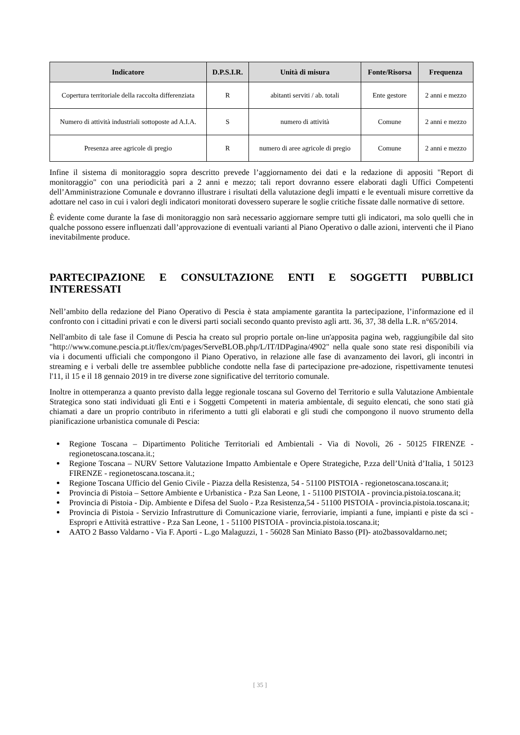| Indicatore | D.P.S.I.R. | Unità di misura | Fonte/Risorsa | Frequenza |
| --- | --- | --- | --- | --- |
| Copertura territoriale della raccolta differenziata | R | abitanti serviti / ab. totali | Ente gestore | 2 anni e mezzo |
| Numero di attività industriali sottoposte ad A.I.A. | S | numero di attività | Comune | 2 anni e mezzo |
| Presenza aree agricole di pregio | R | numero di aree agricole di pregio | Comune | 2 anni e mezzo |
Infine il sistema di monitoraggio sopra descritto prevede l’aggiornamento dei dati e la redazione di appositi "Report di monitoraggio" con una periodicità pari a 2 anni e mezzo; tali report dovranno essere elaborati dagli Uffici Competenti dell’Amministrazione Comunale e dovranno illustrare i risultati della valutazione degli impatti e le eventuali misure correttive da adottare nel caso in cui i valori degli indicatori monitorati dovessero superare le soglie critiche fissate dalle normative di settore.
È evidente come durante la fase di monitoraggio non sarà necessario aggiornare sempre tutti gli indicatori, ma solo quelli che in qualche possono essere influenzati dall’approvazione di eventuali varianti al Piano Operativo o dalle azioni, interventi che il Piano inevitabilmente produce.
PARTECIPAZIONE E CONSULTAZIONE ENTI E SOGGETTI PUBBLICI INTERESSATI
Nell’ambito della redazione del Piano Operativo di Pescia è stata ampiamente garantita la partecipazione, l’informazione ed il confronto con i cittadini privati e con le diversi parti sociali secondo quanto previsto agli artt. 36, 37, 38 della L.R. n°65/2014.
Nell'ambito di tale fase il Comune di Pescia ha creato sul proprio portale on-line un'apposita pagina web, raggiungibile dal sito "http://www.comune.pescia.pt.it/flex/cm/pages/ServeBLOB.php/L/IT/IDPagina/4902" nella quale sono state resi disponibili via via i documenti ufficiali che compongono il Piano Operativo, in relazione alle fase di avanzamento dei lavori, gli incontri in streaming e i verbali delle tre assemblee pubbliche condotte nella fase di partecipazione pre-adozione, rispettivamente tenutesi l'11, il 15 e il 18 gennaio 2019 in tre diverse zone significative del territorio comunale.
Inoltre in ottemperanza a quanto previsto dalla legge regionale toscana sul Governo del Territorio e sulla Valutazione Ambientale Strategica sono stati individuati gli Enti e i Soggetti Competenti in materia ambientale, di seguito elencati, che sono stati già chiamati a dare un proprio contributo in riferimento a tutti gli elaborati e gli studi che compongono il nuovo strumento della pianificazione urbanistica comunale di Pescia:
Regione Toscana – Dipartimento Politiche Territoriali ed Ambientali - Via di Novoli, 26 - 50125 FIRENZE - regionetoscana.toscana.it.;
Regione Toscana – NURV Settore Valutazione Impatto Ambientale e Opere Strategiche, P.zza dell’Unità d’Italia, 1 50123 FIRENZE - regionetoscana.toscana.it.;
Regione Toscana Ufficio del Genio Civile - Piazza della Resistenza, 54 - 51100 PISTOIA - regionetoscana.toscana.it;
Provincia di Pistoia – Settore Ambiente e Urbanistica - P.za San Leone, 1 - 51100 PISTOIA - provincia.pistoia.toscana.it;
Provincia di Pistoia - Dip. Ambiente e Difesa del Suolo - P.za Resistenza,54 - 51100 PISTOIA - provincia.pistoia.toscana.it;
Provincia di Pistoia - Servizio Infrastrutture di Comunicazione viarie, ferroviarie, impianti a fune, impianti e piste da sci - Espropri e Attività estrattive - P.za San Leone, 1 - 51100 PISTOIA - provincia.pistoia.toscana.it;
AATO 2 Basso Valdarno - Via F. Aporti - L.go Malaguzzi, 1 - 56028 San Miniato Basso (PI)- ato2bassovaldarno.net;
[ 35 ]